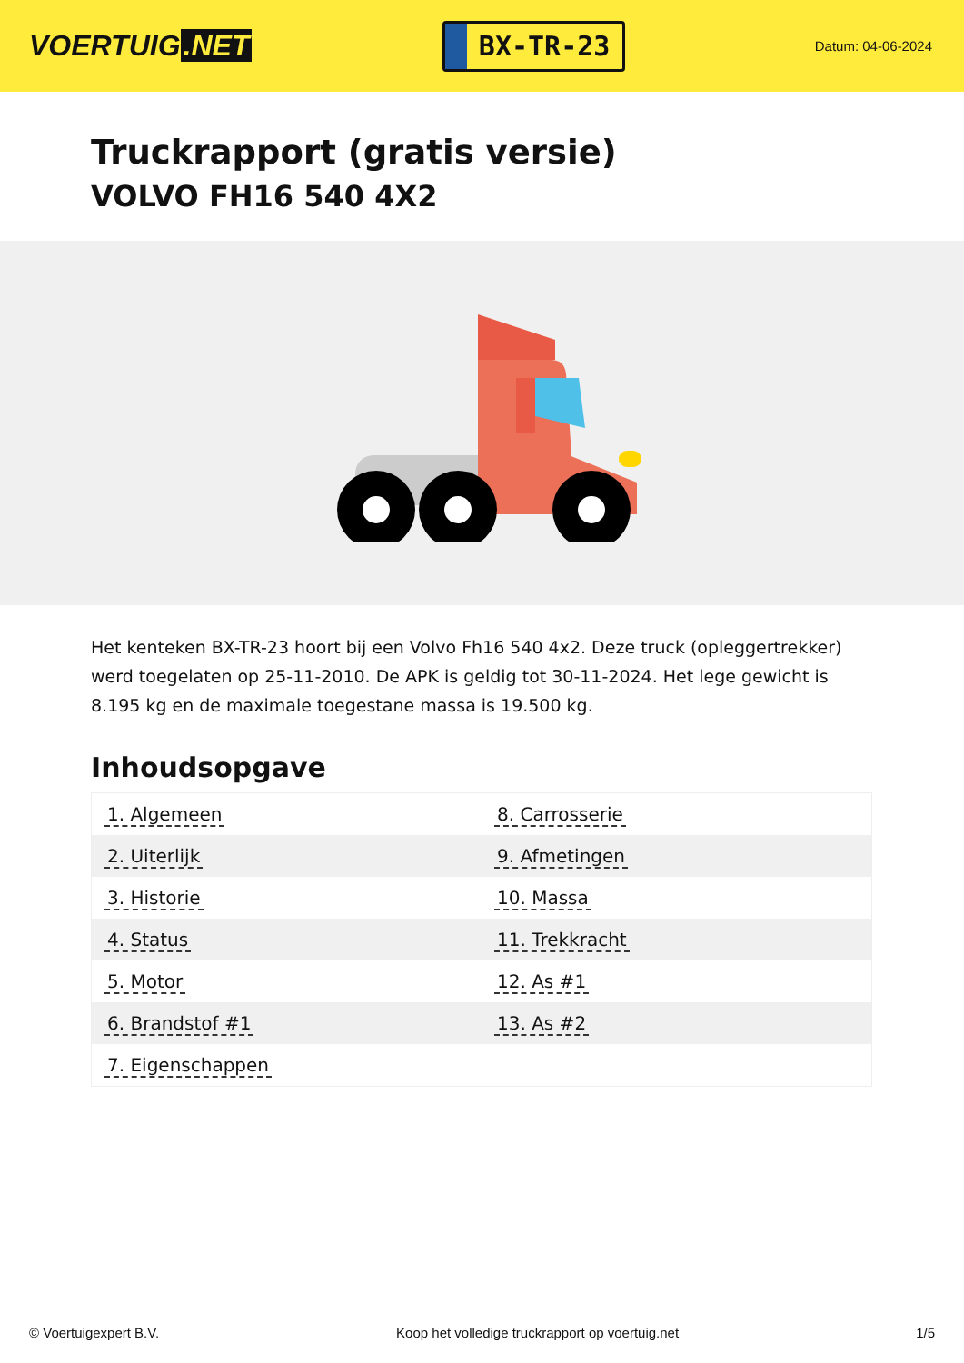VOERTUIG.NET
BX-TR-23
Datum: 04-06-2024
Truckrapport (gratis versie)
VOLVO FH16 540 4X2
Het kenteken BX-TR-23 hoort bij een Volvo Fh16 540 4x2. Deze truck (opleggertrekker) werd toegelaten op 25-11-2010. De APK is geldig tot 30-11-2024. Het lege gewicht is 8.195 kg en de maximale toegestane massa is 19.500 kg.
Inhoudsopgave
| 1. Algemeen | 8. Carrosserie |
| 2. Uiterlijk | 9. Afmetingen |
| 3. Historie | 10. Massa |
| 4. Status | 11. Trekkracht |
| 5. Motor | 12. As #1 |
| 6. Brandstof #1 | 13. As #2 |
| 7. Eigenschappen | |
© Voertuigexpert B.V. Koop het volledige truckrapport op voertuig.net
1/5